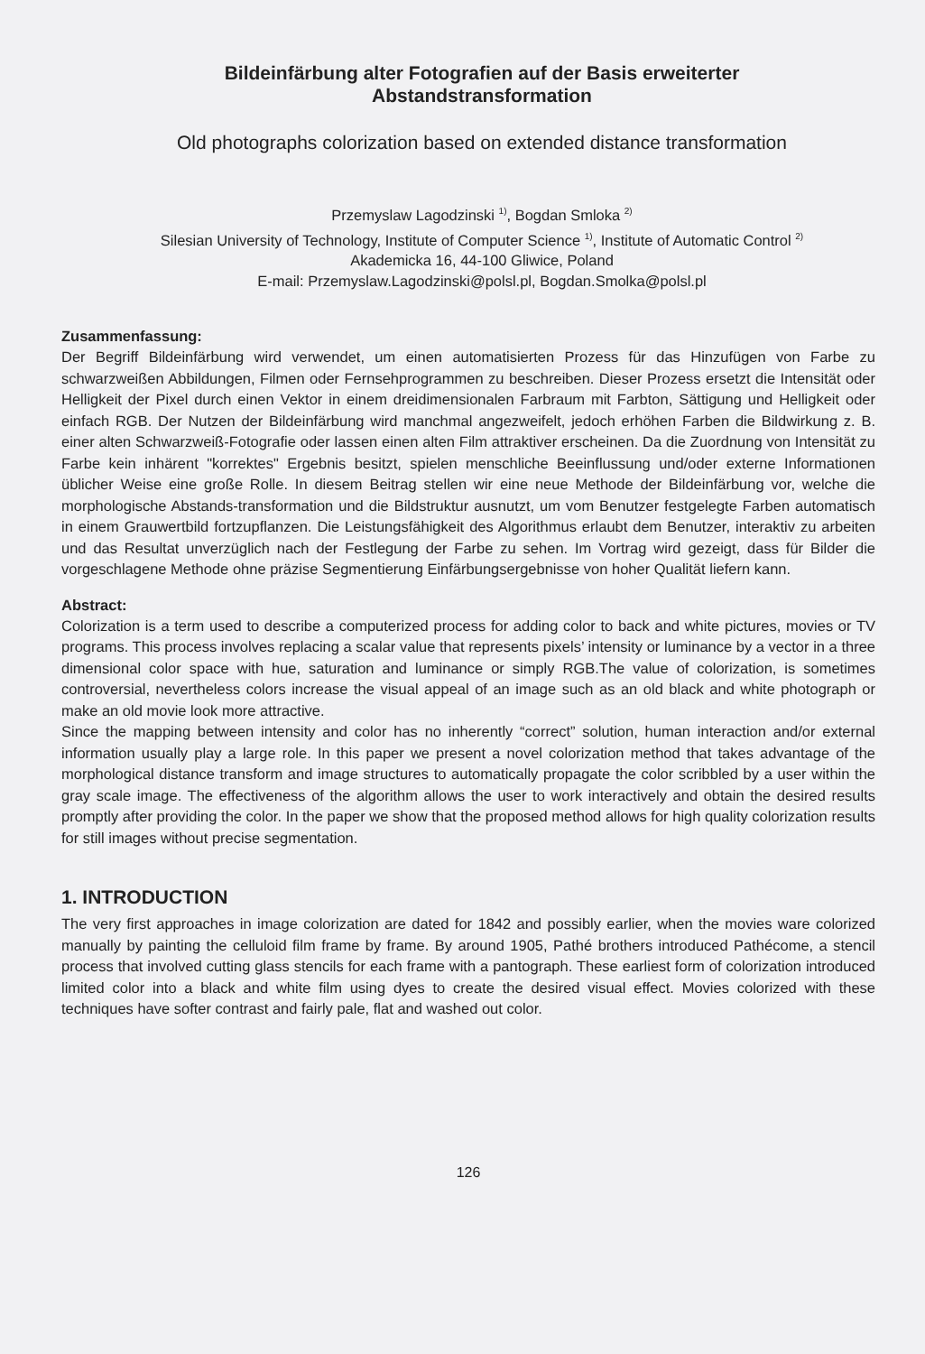Bildeinfärbung alter Fotografien auf der Basis erweiterter
Abstandstransformation
Old photographs colorization based on extended distance transformation
Przemyslaw Lagodzinski <sup>1)</sup>, Bogdan Smloka <sup>2)</sup>
Silesian University of Technology, Institute of Computer Science <sup>1)</sup>, Institute of Automatic Control <sup>2)</sup>
Akademicka 16, 44-100 Gliwice, Poland
E-mail: Przemyslaw.Lagodzinski@polsl.pl, Bogdan.Smolka@polsl.pl
Zusammenfassung:
Der Begriff Bildeinfärbung wird verwendet, um einen automatisierten Prozess für das Hinzufügen von Farbe zu schwarzweißen Abbildungen, Filmen oder Fernsehprogrammen zu beschreiben. Dieser Prozess ersetzt die Intensität oder Helligkeit der Pixel durch einen Vektor in einem dreidimensionalen Farbraum mit Farbton, Sättigung und Helligkeit oder einfach RGB. Der Nutzen der Bildeinfärbung wird manchmal angezweifelt, jedoch erhöhen Farben die Bildwirkung z. B. einer alten Schwarzweiß-Fotografie oder lassen einen alten Film attraktiver erscheinen. Da die Zuordnung von Intensität zu Farbe kein inhärent "korrektes" Ergebnis besitzt, spielen menschliche Beeinflussung und/oder externe Informationen üblicher Weise eine große Rolle. In diesem Beitrag stellen wir eine neue Methode der Bildeinfärbung vor, welche die morphologische Abstands-transformation und die Bildstruktur ausnutzt, um vom Benutzer festgelegte Farben automatisch in einem Grauwertbild fortzupflanzen. Die Leistungsfähigkeit des Algorithmus erlaubt dem Benutzer, interaktiv zu arbeiten und das Resultat unverzüglich nach der Festlegung der Farbe zu sehen. Im Vortrag wird gezeigt, dass für Bilder die vorgeschlagene Methode ohne präzise Segmentierung Einfärbungsergebnisse von hoher Qualität liefern kann.
Abstract:
Colorization is a term used to describe a computerized process for adding color to back and white pictures, movies or TV programs. This process involves replacing a scalar value that represents pixels’ intensity or luminance by a vector in a three dimensional color space with hue, saturation and luminance or simply RGB.The value of colorization, is sometimes controversial, nevertheless colors increase the visual appeal of an image such as an old black and white photograph or make an old movie look more attractive.
Since the mapping between intensity and color has no inherently “correct” solution, human interaction and/or external information usually play a large role. In this paper we present a novel colorization method that takes advantage of the morphological distance transform and image structures to automatically propagate the color scribbled by a user within the gray scale image. The effectiveness of the algorithm allows the user to work interactively and obtain the desired results promptly after providing the color. In the paper we show that the proposed method allows for high quality colorization results for still images without precise segmentation.
1. INTRODUCTION
The very first approaches in image colorization are dated for 1842 and possibly earlier, when the movies ware colorized manually by painting the celluloid film frame by frame. By around 1905, Pathé brothers introduced Pathécome, a stencil process that involved cutting glass stencils for each frame with a pantograph. These earliest form of colorization introduced limited color into a black and white film using dyes to create the desired visual effect. Movies colorized with these techniques have softer contrast and fairly pale, flat and washed out color.
126